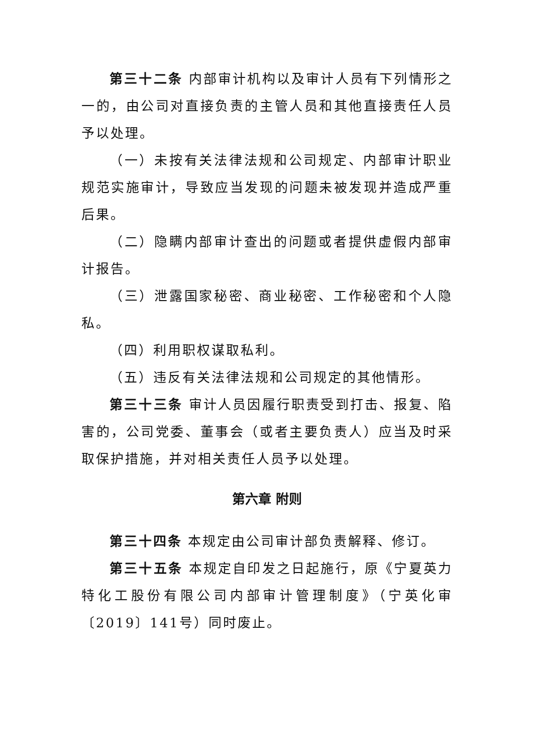第三十二条 内部审计机构以及审计人员有下列情形之一的，由公司对直接负责的主管人员和其他直接责任人员予以处理。
（一）未按有关法律法规和公司规定、内部审计职业规范实施审计，导致应当发现的问题未被发现并造成严重后果。
（二）隐瞒内部审计查出的问题或者提供虚假内部审计报告。
（三）泄露国家秘密、商业秘密、工作秘密和个人隐私。
（四）利用职权谋取私利。
（五）违反有关法律法规和公司规定的其他情形。
第三十三条 审计人员因履行职责受到打击、报复、陷害的，公司党委、董事会（或者主要负责人）应当及时采取保护措施，并对相关责任人员予以处理。
第六章 附则
第三十四条 本规定由公司审计部负责解释、修订。
第三十五条 本规定自印发之日起施行，原《宁夏英力特化工股份有限公司内部审计管理制度》（宁英化审〔2019〕141号）同时废止。